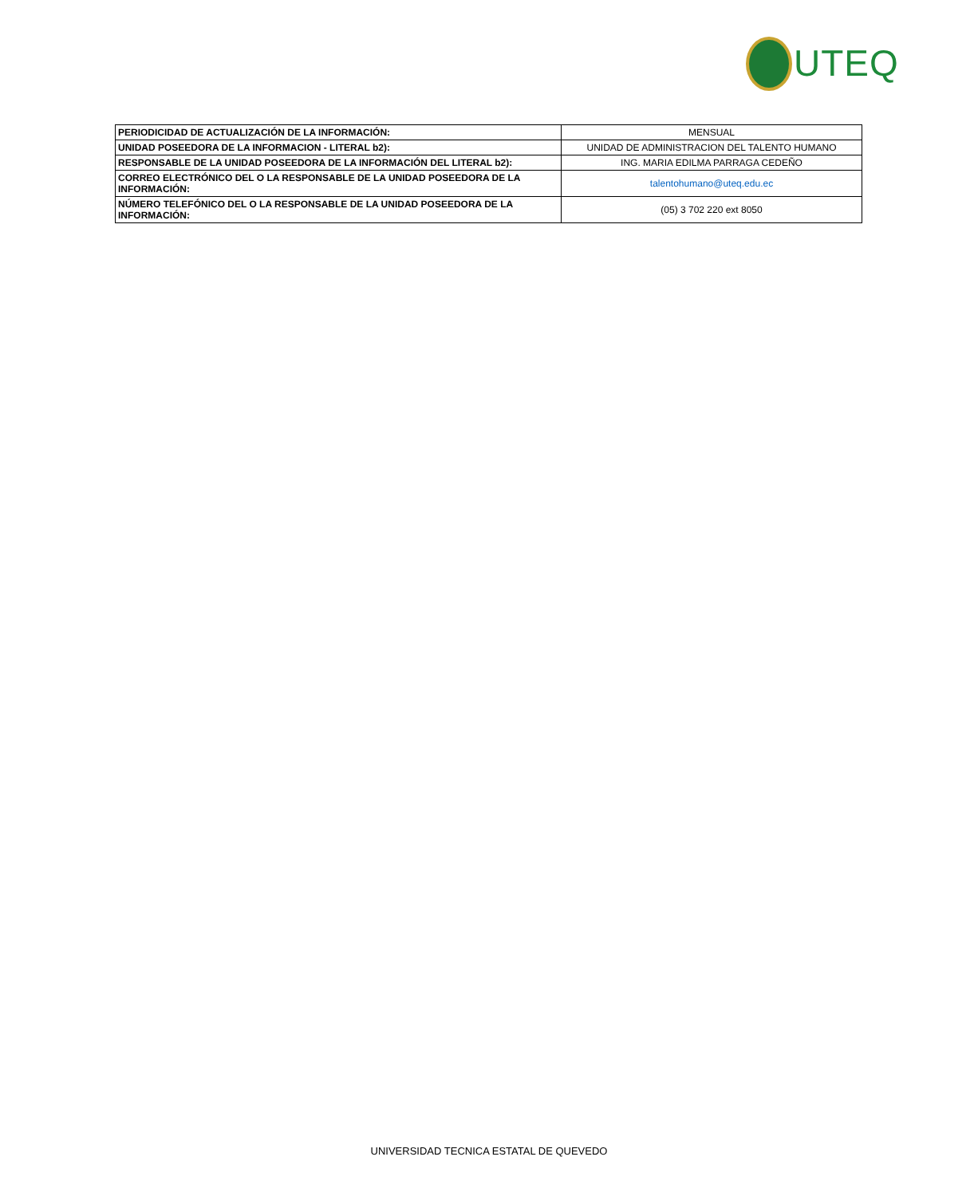UTEQ
| PERIODICIDAD DE ACTUALIZACIÓN DE LA INFORMACIÓN: | MENSUAL |
| UNIDAD POSEEDORA DE LA INFORMACION - LITERAL b2): | UNIDAD DE ADMINISTRACION DEL TALENTO HUMANO |
| RESPONSABLE DE LA UNIDAD POSEEDORA DE LA INFORMACIÓN DEL LITERAL b2): | ING. MARIA EDILMA PARRAGA CEDEÑO |
| CORREO ELECTRÓNICO DEL O LA RESPONSABLE DE LA UNIDAD POSEEDORA DE LA INFORMACIÓN: | talentohumano@uteq.edu.ec |
| NÚMERO TELEFÓNICO DEL O LA RESPONSABLE DE LA UNIDAD POSEEDORA DE LA INFORMACIÓN: | (05) 3 702 220 ext 8050 |
UNIVERSIDAD TECNICA ESTATAL DE QUEVEDO